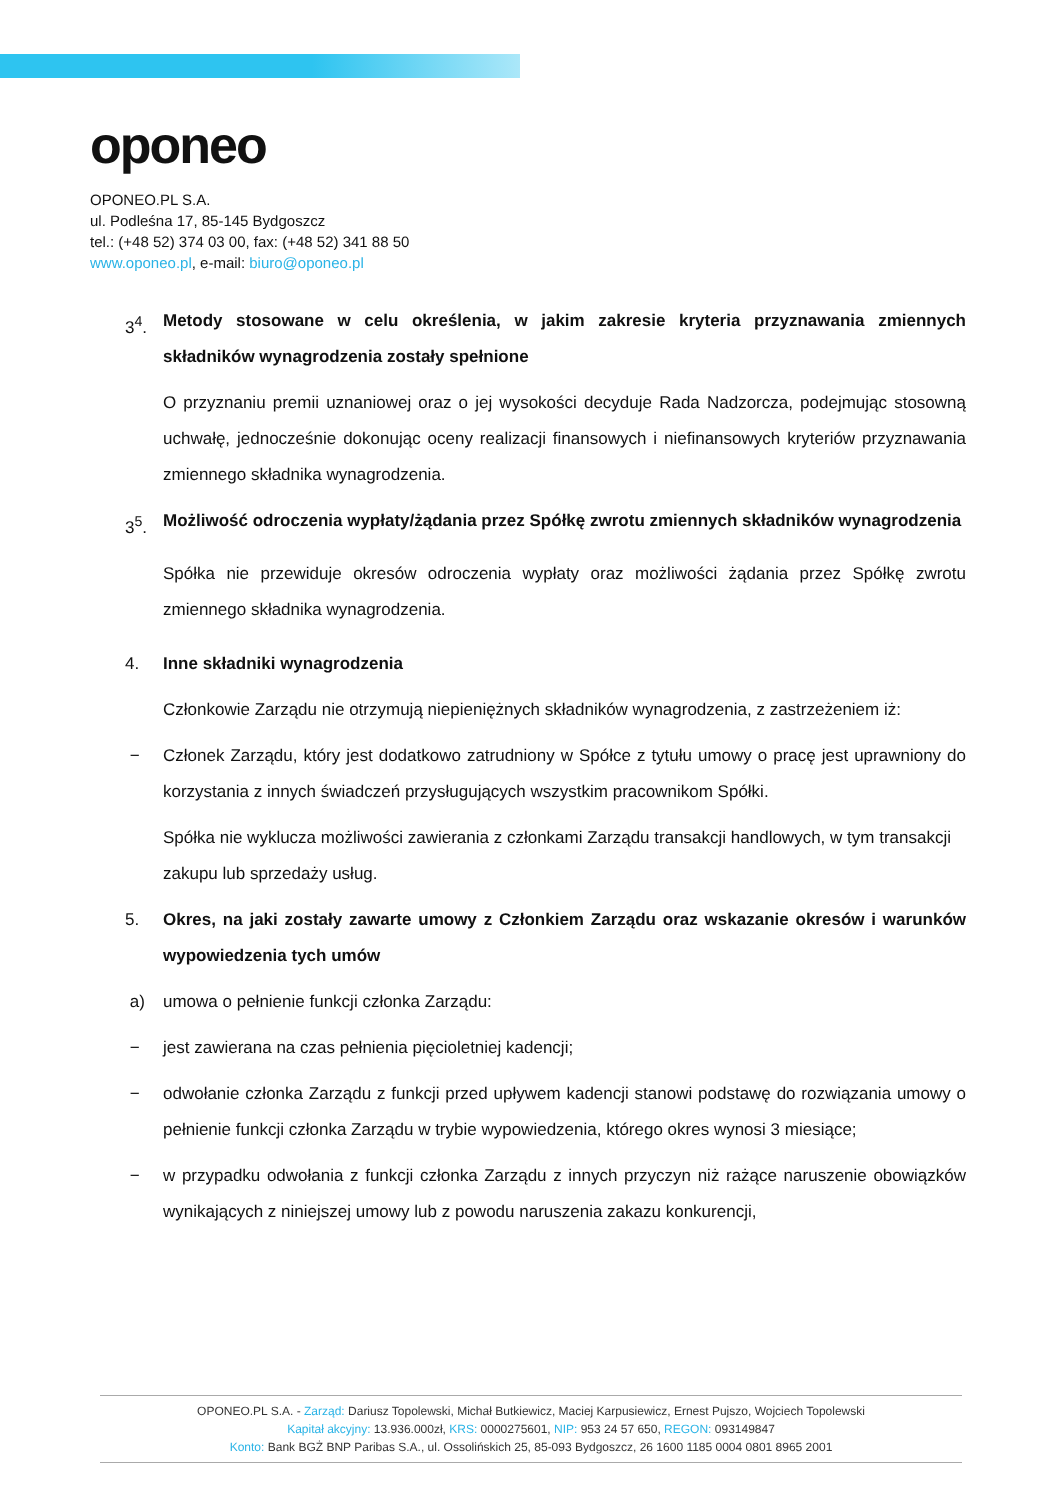oponeo
OPONEO.PL S.A.
ul. Podleśna 17, 85-145 Bydgoszcz
tel.: (+48 52) 374 03 00, fax: (+48 52) 341 88 50
www.oponeo.pl, e-mail: biuro@oponeo.pl
3<sup>4</sup>. Metody stosowane w celu określenia, w jakim zakresie kryteria przyznawania zmiennych składników wynagrodzenia zostały spełnione
O przyznaniu premii uznaniowej oraz o jej wysokości decyduje Rada Nadzorcza, podejmując stosowną uchwałę, jednocześnie dokonując oceny realizacji finansowych i niefinansowych kryteriów przyznawania zmiennego składnika wynagrodzenia.
3<sup>5</sup>. Możliwość odroczenia wypłaty/żądania przez Spółkę zwrotu zmiennych składników wynagrodzenia
Spółka nie przewiduje okresów odroczenia wypłaty oraz możliwości żądania przez Spółkę zwrotu zmiennego składnika wynagrodzenia.
4. Inne składniki wynagrodzenia
Członkowie Zarządu nie otrzymują niepieniężnych składników wynagrodzenia, z zastrzeżeniem iż:
− Członek Zarządu, który jest dodatkowo zatrudniony w Spółce z tytułu umowy o pracę jest uprawniony do korzystania z innych świadczeń przysługujących wszystkim pracownikom Spółki.
Spółka nie wyklucza możliwości zawierania z członkami Zarządu transakcji handlowych, w tym transakcji zakupu lub sprzedaży usług.
5. Okres, na jaki zostały zawarte umowy z Członkiem Zarządu oraz wskazanie okresów i warunków wypowiedzenia tych umów
a) umowa o pełnienie funkcji członka Zarządu:
− jest zawierana na czas pełnienia pięcioletniej kadencji;
− odwołanie członka Zarządu z funkcji przed upływem kadencji stanowi podstawę do rozwiązania umowy o pełnienie funkcji członka Zarządu w trybie wypowiedzenia, którego okres wynosi 3 miesiące;
− w przypadku odwołania z funkcji członka Zarządu z innych przyczyn niż rażące naruszenie obowiązków wynikających z niniejszej umowy lub z powodu naruszenia zakazu konkurencji,
OPONEO.PL S.A. - Zarząd: Dariusz Topolewski, Michał Butkiewicz, Maciej Karpusiewicz, Ernest Pujszo, Wojciech Topolewski
Kapitał akcyjny: 13.936.000zł, KRS: 0000275601, NIP: 953 24 57 650, REGON: 093149847
Konto: Bank BGŻ BNP Paribas S.A., ul. Ossolińskich 25, 85-093 Bydgoszcz, 26 1600 1185 0004 0801 8965 2001